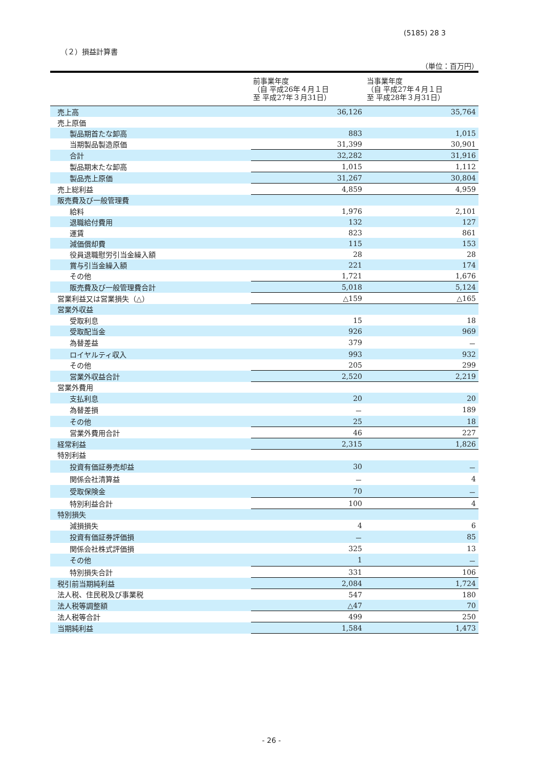(5185) 28 3
（２）損益計算書
（単位：百万円）
| | 前事業年度 （自 平成26年４月１日 至 平成27年３月31日） | 当事業年度 （自 平成27年４月１日 至 平成28年３月31日） |
| --- | --- | --- |
| 売上高 | 36,126 | 35,764 |
| 売上原価 | | |
| 製品期首たな卸高 | 883 | 1,015 |
| 当期製品製造原価 | 31,399 | 30,901 |
| 合計 | 32,282 | 31,916 |
| 製品期末たな卸高 | 1,015 | 1,112 |
| 製品売上原価 | 31,267 | 30,804 |
| 売上総利益 | 4,859 | 4,959 |
| 販売費及び一般管理費 | | |
| 給料 | 1,976 | 2,101 |
| 退職給付費用 | 132 | 127 |
| 運賃 | 823 | 861 |
| 減価償却費 | 115 | 153 |
| 役員退職慰労引当金繰入額 | 28 | 28 |
| 賞与引当金繰入額 | 221 | 174 |
| その他 | 1,721 | 1,676 |
| 販売費及び一般管理費合計 | 5,018 | 5,124 |
| 営業利益又は営業損失（△） | △159 | △165 |
| 営業外収益 | | |
| 受取利息 | 15 | 18 |
| 受取配当金 | 926 | 969 |
| 為替差益 | 379 | － |
| ロイヤルティ収入 | 993 | 932 |
| その他 | 205 | 299 |
| 営業外収益合計 | 2,520 | 2,219 |
| 営業外費用 | | |
| 支払利息 | 20 | 20 |
| 為替差損 | － | 189 |
| その他 | 25 | 18 |
| 営業外費用合計 | 46 | 227 |
| 経常利益 | 2,315 | 1,826 |
| 特別利益 | | |
| 投資有価証券売却益 | 30 | － |
| 関係会社清算益 | － | 4 |
| 受取保険金 | 70 | － |
| 特別利益合計 | 100 | 4 |
| 特別損失 | | |
| 減損損失 | 4 | 6 |
| 投資有価証券評価損 | － | 85 |
| 関係会社株式評価損 | 325 | 13 |
| その他 | 1 | － |
| 特別損失合計 | 331 | 106 |
| 税引前当期純利益 | 2,084 | 1,724 |
| 法人税、住民税及び事業税 | 547 | 180 |
| 法人税等調整額 | △47 | 70 |
| 法人税等合計 | 499 | 250 |
| 当期純利益 | 1,584 | 1,473 |
- 26 -